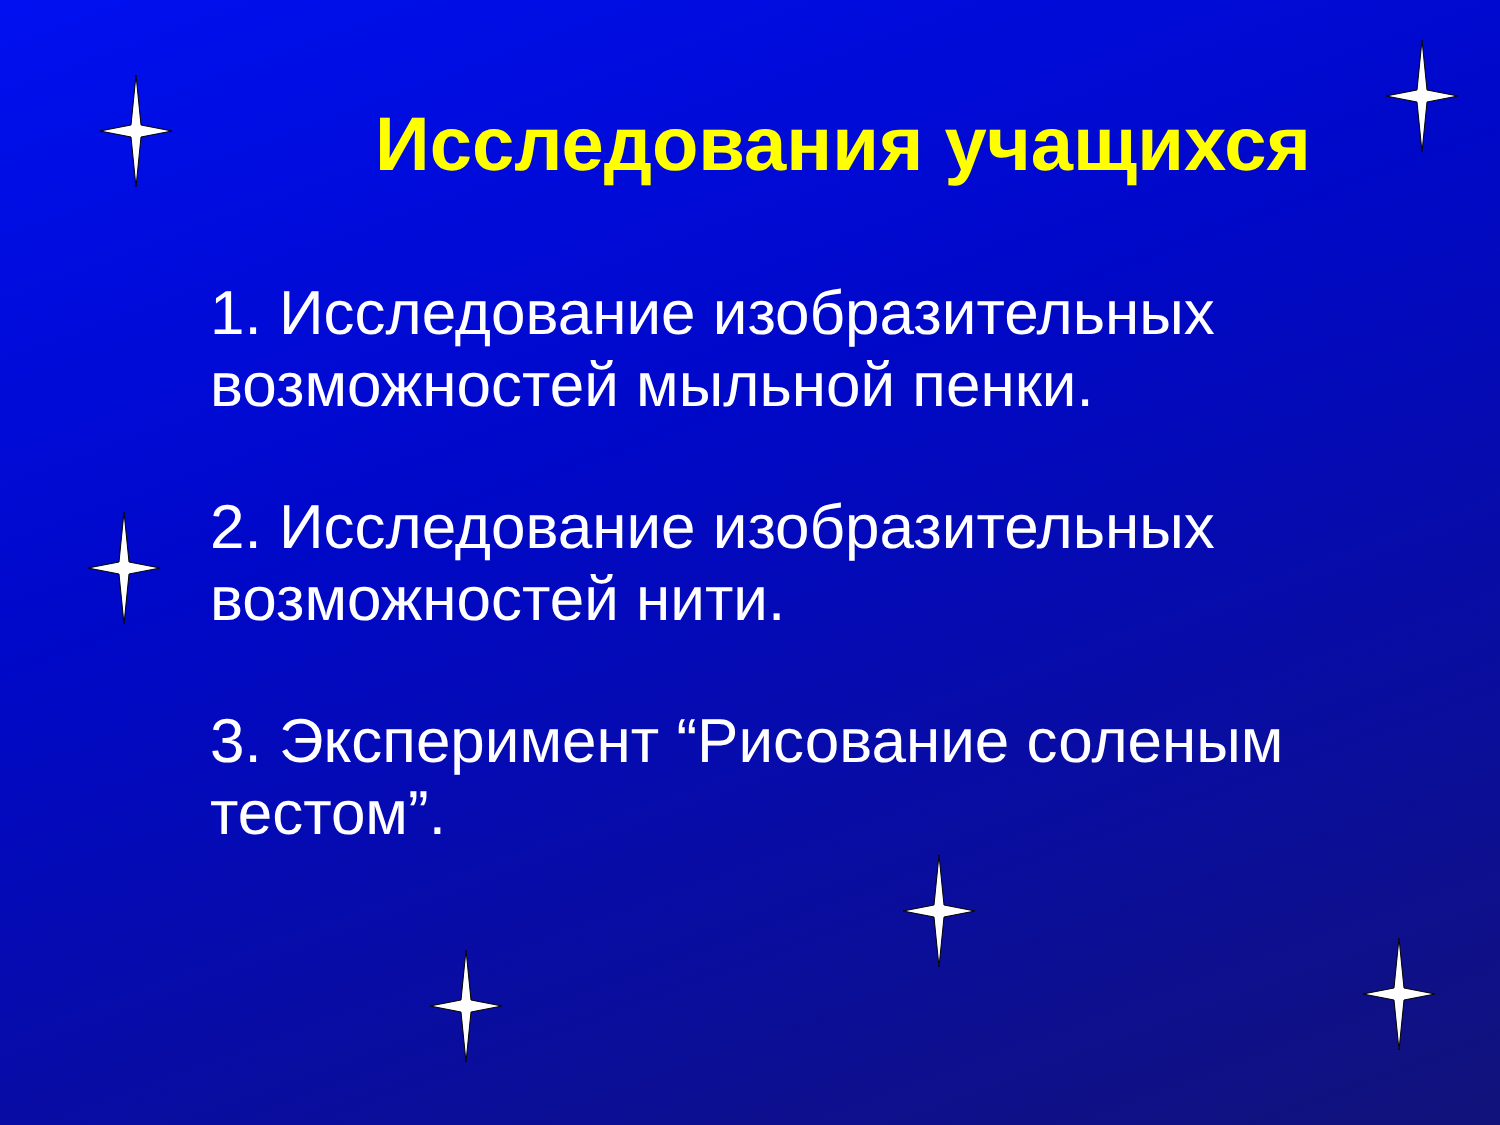Исследования учащихся
1. Исследование изобразительных возможностей мыльной пенки.
2. Исследование изобразительных возможностей нити.
3. Эксперимент “Рисование соленым тестом”.